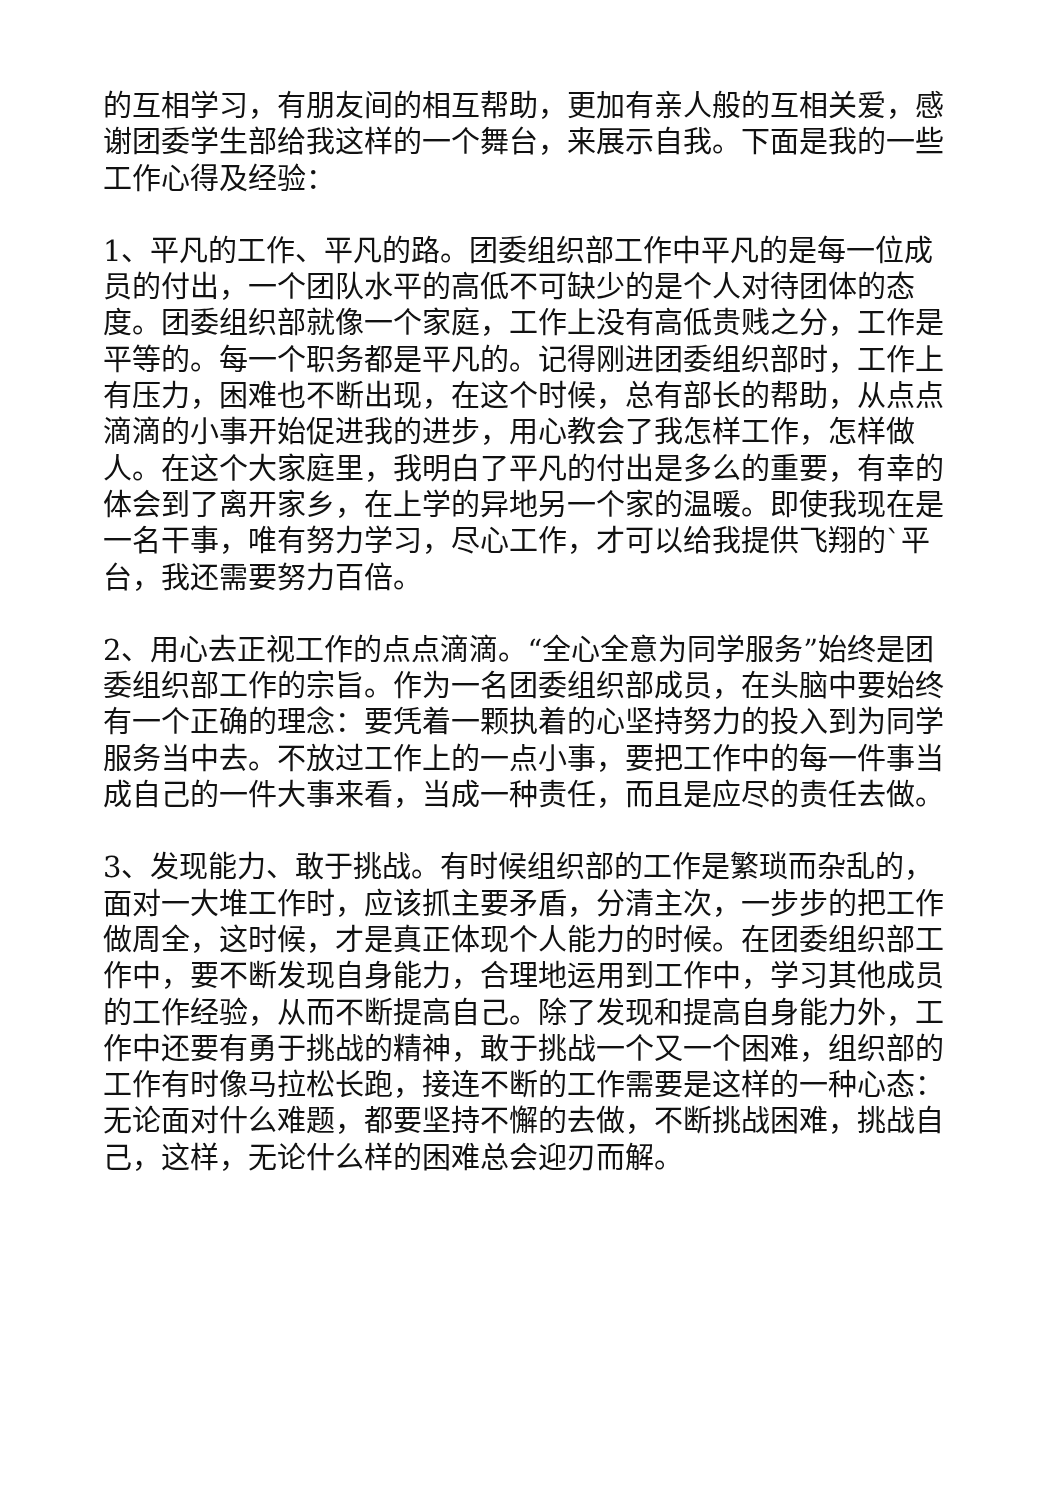的互相学习，有朋友间的相互帮助，更加有亲人般的互相关爱，感谢团委学生部给我这样的一个舞台，来展示自我。下面是我的一些工作心得及经验：
1、平凡的工作、平凡的路。团委组织部工作中平凡的是每一位成员的付出，一个团队水平的高低不可缺少的是个人对待团体的态度。团委组织部就像一个家庭，工作上没有高低贵贱之分，工作是平等的。每一个职务都是平凡的。记得刚进团委组织部时，工作上有压力，困难也不断出现，在这个时候，总有部长的帮助，从点点滴滴的小事开始促进我的进步，用心教会了我怎样工作，怎样做人。在这个大家庭里，我明白了平凡的付出是多么的重要，有幸的体会到了离开家乡，在上学的异地另一个家的温暖。即使我现在是一名干事，唯有努力学习，尽心工作，才可以给我提供飞翔的`平台，我还需要努力百倍。
2、用心去正视工作的点点滴滴。“全心全意为同学服务”始终是团委组织部工作的宗旨。作为一名团委组织部成员，在头脑中要始终有一个正确的理念：要凭着一颗执着的心坚持努力的投入到为同学服务当中去。不放过工作上的一点小事，要把工作中的每一件事当成自己的一件大事来看，当成一种责任，而且是应尽的责任去做。
3、发现能力、敢于挑战。有时候组织部的工作是繁琐而杂乱的，面对一大堆工作时，应该抓主要矛盾，分清主次，一步步的把工作做周全，这时候，才是真正体现个人能力的时候。在团委组织部工作中，要不断发现自身能力，合理地运用到工作中，学习其他成员的工作经验，从而不断提高自己。除了发现和提高自身能力外，工作中还要有勇于挑战的精神，敢于挑战一个又一个困难，组织部的工作有时像马拉松长跑，接连不断的工作需要是这样的一种心态：无论面对什么难题，都要坚持不懈的去做，不断挑战困难，挑战自己，这样，无论什么样的困难总会迎刃而解。